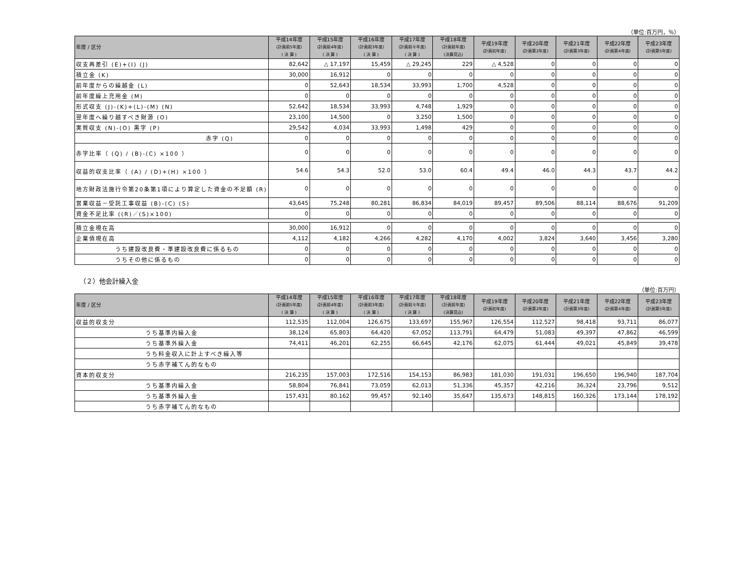（単位:百万円，％）
| 年度 / 区分 | 平成14年度 (計画前5年度) ( 決 算 ) | 平成15年度 (計画前4年度) ( 決 算 ) | 平成16年度 (計画前3年度) ( 決 算 ) | 平成17年度 (計画前々年度) ( 決 算 ) | 平成18年度 (計画前年度) (決算見込) | 平成19年度 (計画初年度) | 平成20年度 (計画第2年度) | 平成21年度 (計画第3年度) | 平成22年度 (計画第4年度) | 平成23年度 (計画第5年度) |
| --- | --- | --- | --- | --- | --- | --- | --- | --- | --- | --- |
| 収支再差引 (E)+(I) (J) | 82,642 | △ 17,197 | 15,459 | △ 29,245 | 229 | △ 4,528 | 0 | 0 | 0 | 0 |
| 積立金 (K) | 30,000 | 16,912 | 0 | 0 | 0 | 0 | 0 | 0 | 0 | 0 |
| 前年度からの繰越金 (L) | 0 | 52,643 | 18,534 | 33,993 | 1,700 | 4,528 | 0 | 0 | 0 | 0 |
| 前年度繰上充用金 (M) | 0 | 0 | 0 | 0 | 0 | 0 | 0 | 0 | 0 | 0 |
| 形式収支 (J)-(K)+(L)-(M) (N) | 52,642 | 18,534 | 33,993 | 4,748 | 1,929 | 0 | 0 | 0 | 0 | 0 |
| 翌年度へ繰り越すべき財源 (O) | 23,100 | 14,500 | 0 | 3,250 | 1,500 | 0 | 0 | 0 | 0 | 0 |
| 実質収支 (N)-(O) 黒字 (P) | 29,542 | 4,034 | 33,993 | 1,498 | 429 | 0 | 0 | 0 | 0 | 0 |
| 赤字 (Q) | 0 | 0 | 0 | 0 | 0 | 0 | 0 | 0 | 0 | 0 |
| 赤字比率（ (Q) / (B)-(C) ×100 ） | 0 | 0 | 0 | 0 | 0 | 0 | 0 | 0 | 0 | 0 |
| 収益的収支比率（ (A) / (D)+(H) ×100 ） | 54.6 | 54.3 | 52.0 | 53.0 | 60.4 | 49.4 | 46.0 | 44.3 | 43.7 | 44.2 |
| 地方財政法施行令第20条第1項により算定した資金の不足額 (R) | 0 | 0 | 0 | 0 | 0 | 0 | 0 | 0 | 0 | 0 |
| 営業収益－受託工事収益 (B)-(C) (S) | 43,645 | 75,248 | 80,281 | 86,834 | 84,019 | 89,457 | 89,506 | 88,114 | 88,676 | 91,209 |
| 資金不足比率 ((R)／(S)×100) | 0 | 0 | 0 | 0 | 0 | 0 | 0 | 0 | 0 | 0 |
| 積立金現在高 | 30,000 | 16,912 | 0 | 0 | 0 | 0 | 0 | 0 | 0 | 0 |
| 企業債現在高 | 4,112 | 4,182 | 4,266 | 4,282 | 4,170 | 4,002 | 3,824 | 3,640 | 3,456 | 3,280 |
| うち建設改良費・準建設改良費に係るもの | 0 | 0 | 0 | 0 | 0 | 0 | 0 | 0 | 0 | 0 |
| うちその他に係るもの | 0 | 0 | 0 | 0 | 0 | 0 | 0 | 0 | 0 | 0 |
（２）他会計繰入金
（単位:百万円）
| 年度 / 区分 | 平成14年度 (計画前5年度) ( 決 算 ) | 平成15年度 (計画前4年度) ( 決 算 ) | 平成16年度 (計画前3年度) ( 決 算 ) | 平成17年度 (計画前々年度) ( 決 算 ) | 平成18年度 (計画前年度) (決算見込) | 平成19年度 (計画初年度) | 平成20年度 (計画第2年度) | 平成21年度 (計画第3年度) | 平成22年度 (計画第4年度) | 平成23年度 (計画第5年度) |
| --- | --- | --- | --- | --- | --- | --- | --- | --- | --- | --- |
| 収益的収支分 | 112,535 | 112,004 | 126,675 | 133,697 | 155,967 | 126,554 | 112,527 | 98,418 | 93,711 | 86,077 |
| うち基準内繰入金 | 38,124 | 65,803 | 64,420 | 67,052 | 113,791 | 64,479 | 51,083 | 49,397 | 47,862 | 46,599 |
| うち基準外繰入金 | 74,411 | 46,201 | 62,255 | 66,645 | 42,176 | 62,075 | 61,444 | 49,021 | 45,849 | 39,478 |
| うち料金収入に計上すべき繰入等 | | | | | | | | | | |
| うち赤字補てん的なもの | | | | | | | | | | |
| 資本的収支分 | 216,235 | 157,003 | 172,516 | 154,153 | 86,983 | 181,030 | 191,031 | 196,650 | 196,940 | 187,704 |
| うち基準内繰入金 | 58,804 | 76,841 | 73,059 | 62,013 | 51,336 | 45,357 | 42,216 | 36,324 | 23,796 | 9,512 |
| うち基準外繰入金 | 157,431 | 80,162 | 99,457 | 92,140 | 35,647 | 135,673 | 148,815 | 160,326 | 173,144 | 178,192 |
| うち赤字補てん的なもの | | | | | | | | | | |